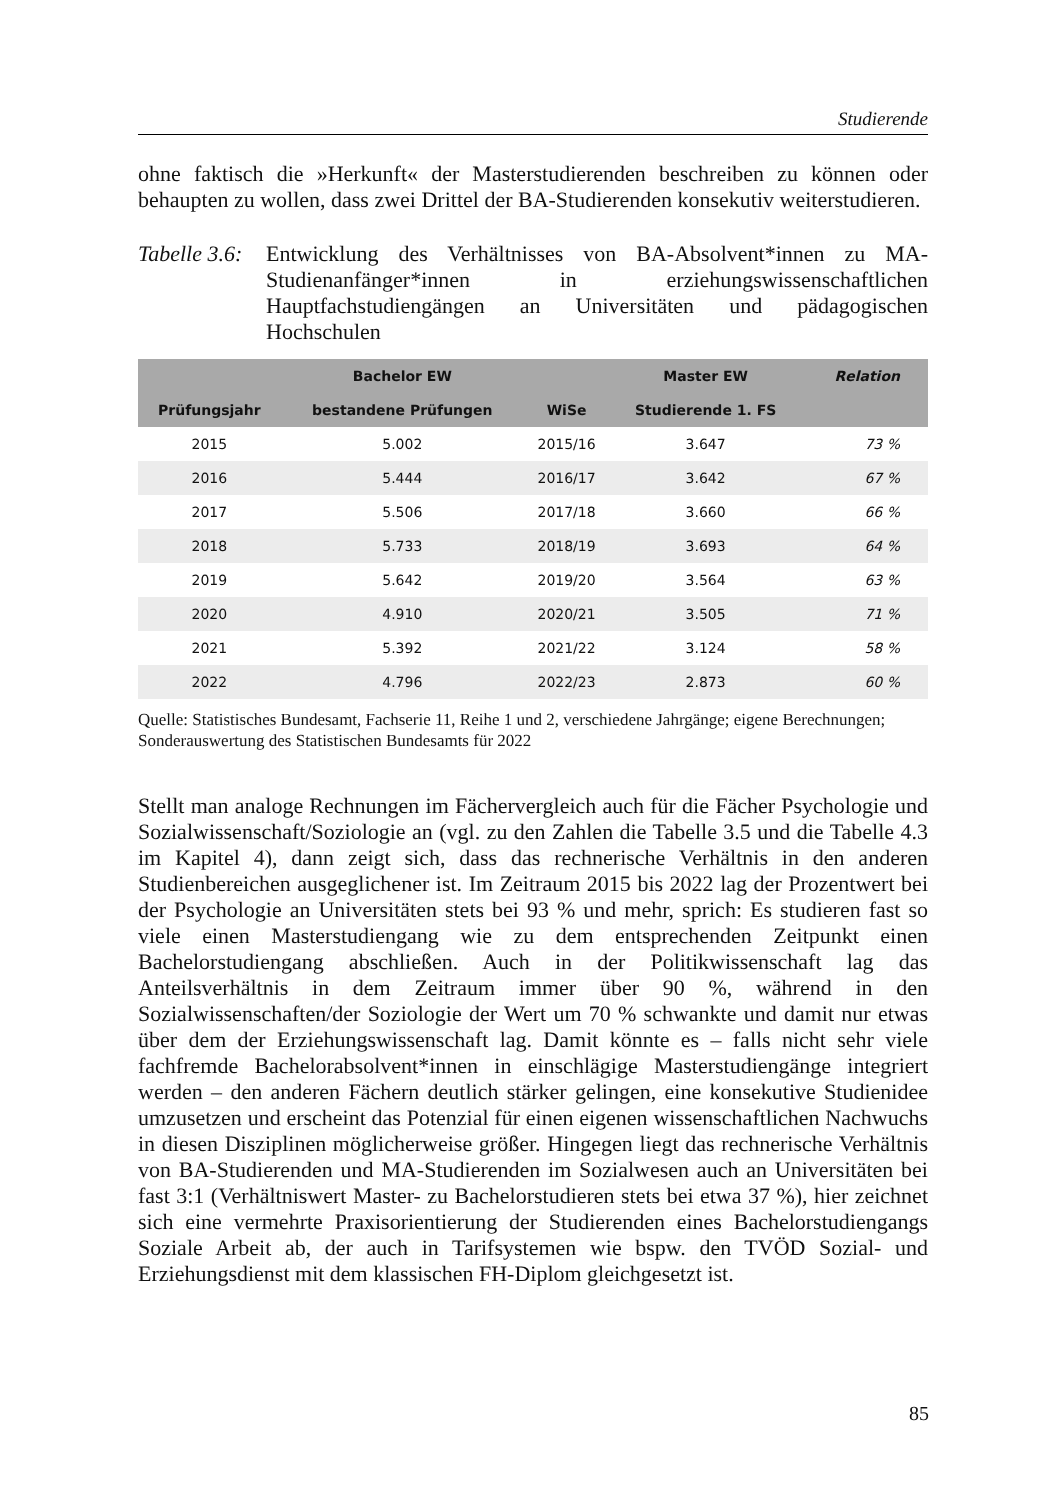Studierende
ohne faktisch die »Herkunft« der Masterstudierenden beschreiben zu können oder behaupten zu wollen, dass zwei Drittel der BA-Studierenden konsekutiv weiterstudieren.
Tabelle 3.6:
Entwicklung des Verhältnisses von BA-Absolvent*innen zu MA-Studienanfänger*innen in erziehungswissenschaftlichen Hauptfachstudiengängen an Universitäten und pädagogischen Hochschulen
| | Bachelor EW | | Master EW | Relation |
| --- | --- | --- | --- | --- |
| Prüfungsjahr | bestandene Prüfungen | WiSe | Studierende 1. FS | |
| 2015 | 5.002 | 2015/16 | 3.647 | 73 % |
| 2016 | 5.444 | 2016/17 | 3.642 | 67 % |
| 2017 | 5.506 | 2017/18 | 3.660 | 66 % |
| 2018 | 5.733 | 2018/19 | 3.693 | 64 % |
| 2019 | 5.642 | 2019/20 | 3.564 | 63 % |
| 2020 | 4.910 | 2020/21 | 3.505 | 71 % |
| 2021 | 5.392 | 2021/22 | 3.124 | 58 % |
| 2022 | 4.796 | 2022/23 | 2.873 | 60 % |
Quelle: Statistisches Bundesamt, Fachserie 11, Reihe 1 und 2, verschiedene Jahrgänge; eigene Berechnungen; Sonderauswertung des Statistischen Bundesamts für 2022
Stellt man analoge Rechnungen im Fächervergleich auch für die Fächer Psychologie und Sozialwissenschaft/Soziologie an (vgl. zu den Zahlen die Tabelle 3.5 und die Tabelle 4.3 im Kapitel 4), dann zeigt sich, dass das rechnerische Verhältnis in den anderen Studienbereichen ausgeglichener ist. Im Zeitraum 2015 bis 2022 lag der Prozentwert bei der Psychologie an Universitäten stets bei 93 % und mehr, sprich: Es studieren fast so viele einen Masterstudiengang wie zu dem entsprechenden Zeitpunkt einen Bachelorstudiengang abschließen. Auch in der Politikwissenschaft lag das Anteilsverhältnis in dem Zeitraum immer über 90 %, während in den Sozialwissenschaften/der Soziologie der Wert um 70 % schwankte und damit nur etwas über dem der Erziehungswissenschaft lag. Damit könnte es – falls nicht sehr viele fachfremde Bachelorabsolvent*innen in einschlägige Masterstudiengänge integriert werden – den anderen Fächern deutlich stärker gelingen, eine konsekutive Studienidee umzusetzen und erscheint das Potenzial für einen eigenen wissenschaftlichen Nachwuchs in diesen Disziplinen möglicherweise größer. Hingegen liegt das rechnerische Verhältnis von BA-Studierenden und MA-Studierenden im Sozialwesen auch an Universitäten bei fast 3:1 (Verhältniswert Master- zu Bachelorstudieren stets bei etwa 37 %), hier zeichnet sich eine vermehrte Praxisorientierung der Studierenden eines Bachelorstudiengangs Soziale Arbeit ab, der auch in Tarifsystemen wie bspw. den TVÖD Sozial- und Erziehungsdienst mit dem klassischen FH-Diplom gleichgesetzt ist.
85